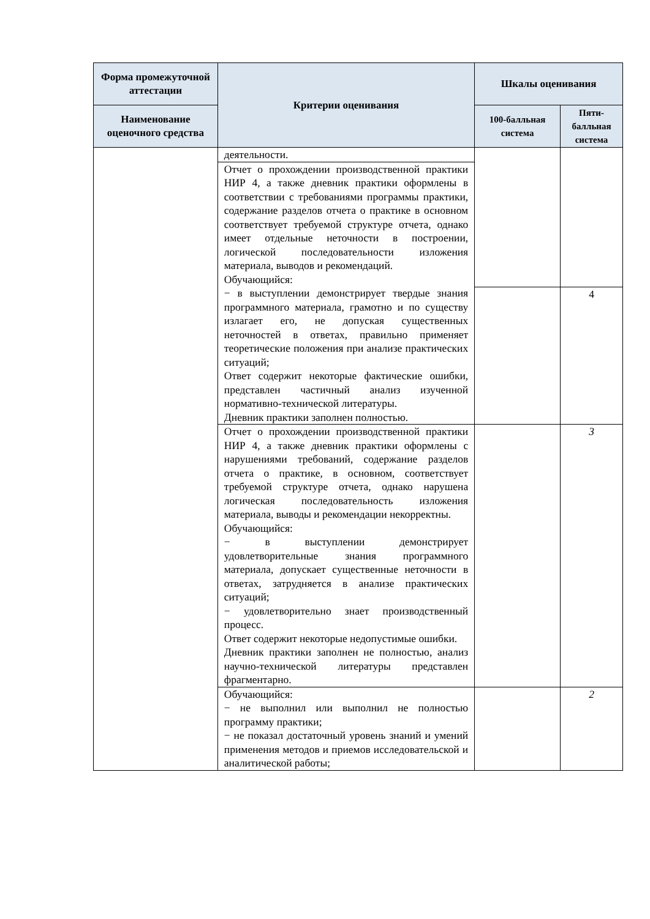| Форма промежуточной аттестации | Критерии оценивания | Шкалы оценивания | |
| --- | --- | --- | --- |
| Наименование оценочного средства | | 100-балльная система | Пяти-балльная система |
| | деятельности. | | |
| | Отчет о прохождении производственной практики НИР 4, а также дневник практики оформлены в соответствии с требованиями программы практики, содержание разделов отчета о практике в основном соответствует требуемой структуре отчета, однако имеет отдельные неточности в построении, логической последовательности изложения материала, выводов и рекомендаций. Обучающийся: − в выступлении демонстрирует твердые знания программного материала, грамотно и по существу излагает его, не допуская существенных неточностей в ответах, правильно применяет теоретические положения при анализе практических ситуаций; Ответ содержит некоторые фактические ошибки, представлен частичный анализ изученной нормативно-технической литературы. Дневник практики заполнен полностью. | | |
| | | | 4 |
| | Отчет о прохождении производственной практики НИР 4, а также дневник практики оформлены с нарушениями требований, содержание разделов отчета о практике, в основном, соответствует требуемой структуре отчета, однако нарушена логическая последовательность изложения материала, выводы и рекомендации некорректны. Обучающийся: − в выступлении демонстрирует удовлетворительные знания программного материала, допускает существенные неточности в ответах, затрудняется в анализе практических ситуаций; − удовлетворительно знает производственный процесс. Ответ содержит некоторые недопустимые ошибки. Дневник практики заполнен не полностью, анализ научно-технической литературы представлен фрагментарно. | | 3 |
| | Обучающийся: − не выполнил или выполнил не полностью программу практики; − не показал достаточный уровень знаний и умений применения методов и приемов исследовательской и аналитической работы; | | 2 |